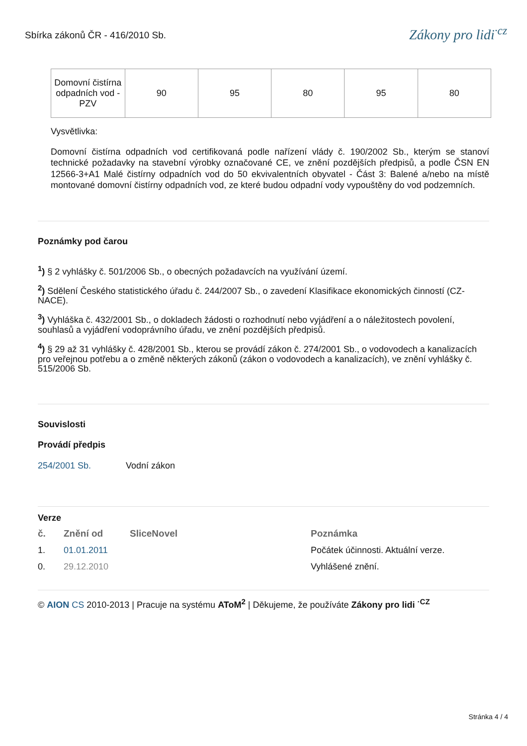Sbírka zákonů ČR - 416/2010 Sb.
Zákony pro lidi<sup>·cz</sup>
| Domovní čistírna odpadních vod - PZV | 90 | 95 | 80 | 95 | 80 |
Vysvětlivka:
Domovní čistírna odpadních vod certifikovaná podle nařízení vlády č. 190/2002 Sb., kterým se stanoví technické požadavky na stavební výrobky označované CE, ve znění pozdějších předpisů, a podle ČSN EN 12566-3+A1 Malé čistírny odpadních vod do 50 ekvivalentních obyvatel - Část 3: Balené a/nebo na místě montované domovní čistírny odpadních vod, ze které budou odpadní vody vypouštěny do vod podzemních.
Poznámky pod čarou
<sup>1</sup>) § 2 vyhlášky č. 501/2006 Sb., o obecných požadavcích na využívání území.
<sup>2</sup>) Sdělení Českého statistického úřadu č. 244/2007 Sb., o zavedení Klasifikace ekonomických činností (CZ-NACE).
<sup>3</sup>) Vyhláška č. 432/2001 Sb., o dokladech žádosti o rozhodnutí nebo vyjádření a o náležitostech povolení, souhlasů a vyjádření vodoprávního úřadu, ve znění pozdějších předpisů.
<sup>4</sup>) § 29 až 31 vyhlášky č. 428/2001 Sb., kterou se provádí zákon č. 274/2001 Sb., o vodovodech a kanalizacích pro veřejnou potřebu a o změně některých zákonů (zákon o vodovodech a kanalizacích), ve znění vyhlášky č. 515/2006 Sb.
Souvislosti
Provádí předpis
254/2001 Sb. Vodní zákon
Verze
| č. | Znění od | SliceNovel | Poznámka |
| --- | --- | --- | --- |
| 1. | 01.01.2011 | | Počátek účinnosti. Aktuální verze. |
| 0. | 29.12.2010 | | Vyhlášené znění. |
© AION CS 2010-2013 | Pracuje na systému AToM<sup>2</sup> | Děkujeme, že používáte Zákony pro lidi <sup>·CZ</sup>
Stránka 4 / 4